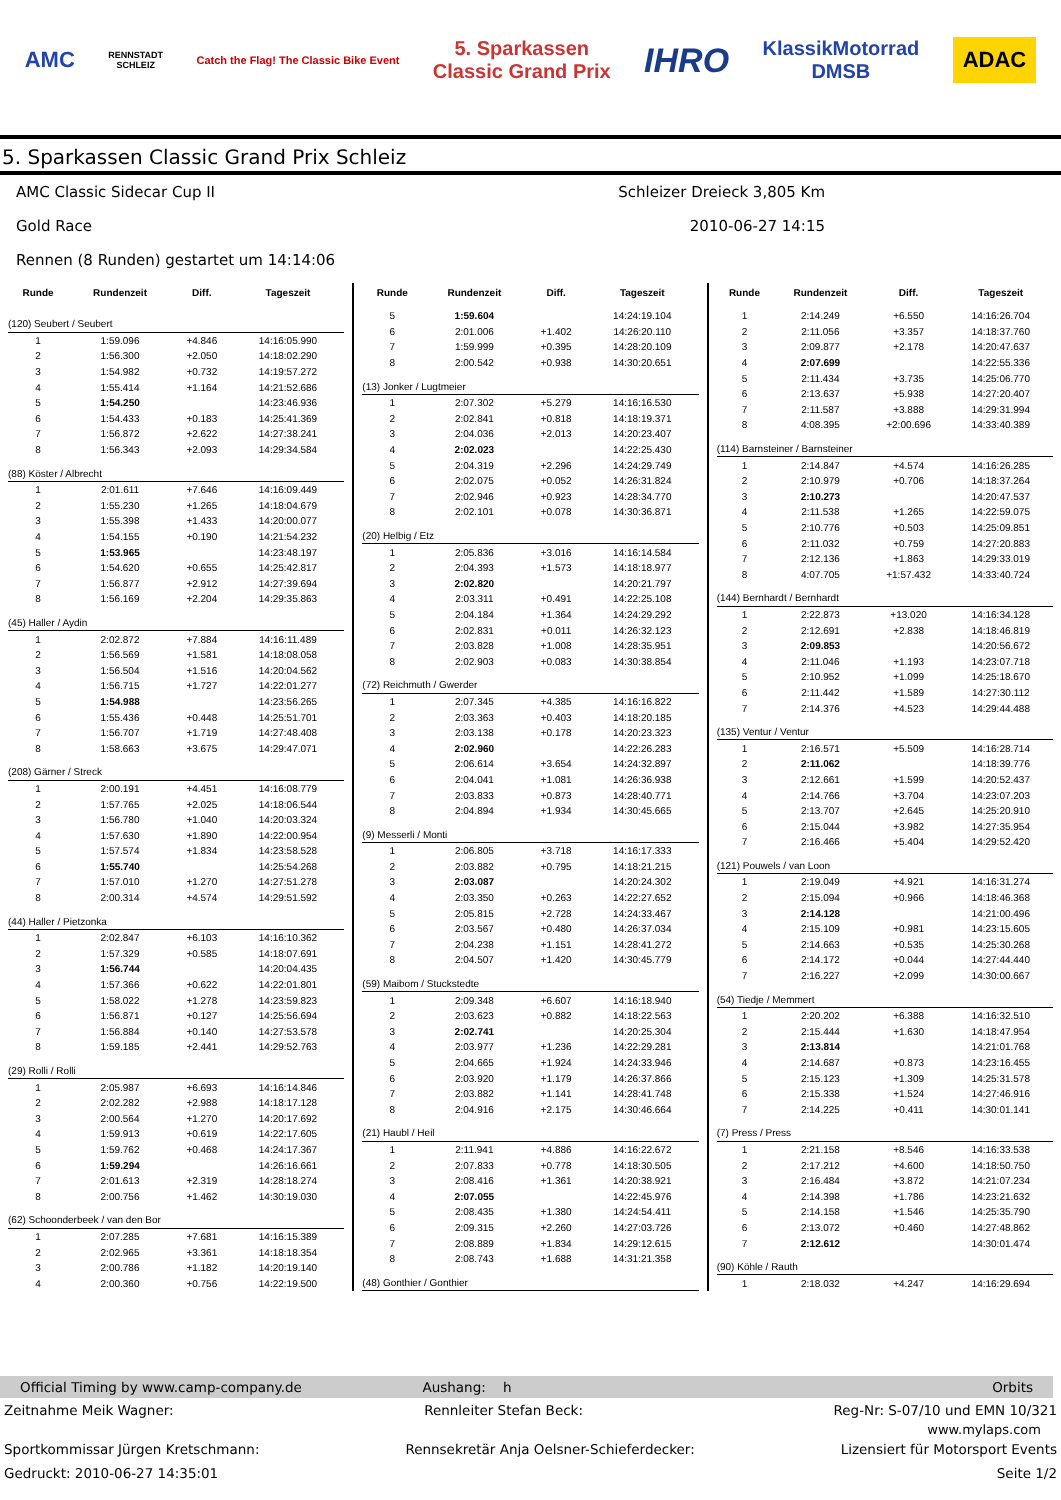AMC
RENNSTADT
SCHLEIZ
Catch the Flag! The Classic Bike Event
5. Sparkassen
Classic Grand Prix
IHRO
KlassikMotorrad
DMSB
ADAC
5. Sparkassen Classic Grand Prix Schleiz
AMC Classic Sidecar Cup II Schleizer Dreieck 3,805 Km
Gold Race 2010-06-27 14:15
Rennen (8 Runden) gestartet um 14:14:06
| Runde | Rundenzeit | Diff. | Tageszeit |
| --- | --- | --- | --- |
| (120) Seubert / Seubert | | | |
| 1 | 1:59.096 | +4.846 | 14:16:05.990 |
| 2 | 1:56.300 | +2.050 | 14:18:02.290 |
| 3 | 1:54.982 | +0.732 | 14:19:57.272 |
| 4 | 1:55.414 | +1.164 | 14:21:52.686 |
| 5 | 1:54.250 | | 14:23:46.936 |
| 6 | 1:54.433 | +0.183 | 14:25:41.369 |
| 7 | 1:56.872 | +2.622 | 14:27:38.241 |
| 8 | 1:56.343 | +2.093 | 14:29:34.584 |
| (88) Köster / Albrecht | | | |
| 1 | 2:01.611 | +7.646 | 14:16:09.449 |
| 2 | 1:55.230 | +1.265 | 14:18:04.679 |
| 3 | 1:55.398 | +1.433 | 14:20:00.077 |
| 4 | 1:54.155 | +0.190 | 14:21:54.232 |
| 5 | 1:53.965 | | 14:23:48.197 |
| 6 | 1:54.620 | +0.655 | 14:25:42.817 |
| 7 | 1:56.877 | +2.912 | 14:27:39.694 |
| 8 | 1:56.169 | +2.204 | 14:29:35.863 |
| (45) Haller / Aydin | | | |
| 1 | 2:02.872 | +7.884 | 14:16:11.489 |
| 2 | 1:56.569 | +1.581 | 14:18:08.058 |
| 3 | 1:56.504 | +1.516 | 14:20:04.562 |
| 4 | 1:56.715 | +1.727 | 14:22:01.277 |
| 5 | 1:54.988 | | 14:23:56.265 |
| 6 | 1:55.436 | +0.448 | 14:25:51.701 |
| 7 | 1:56.707 | +1.719 | 14:27:48.408 |
| 8 | 1:58.663 | +3.675 | 14:29:47.071 |
| (208) Gärner / Streck | | | |
| 1 | 2:00.191 | +4.451 | 14:16:08.779 |
| 2 | 1:57.765 | +2.025 | 14:18:06.544 |
| 3 | 1:56.780 | +1.040 | 14:20:03.324 |
| 4 | 1:57.630 | +1.890 | 14:22:00.954 |
| 5 | 1:57.574 | +1.834 | 14:23:58.528 |
| 6 | 1:55.740 | | 14:25:54.268 |
| 7 | 1:57.010 | +1.270 | 14:27:51.278 |
| 8 | 2:00.314 | +4.574 | 14:29:51.592 |
| (44) Haller / Pietzonka | | | |
| 1 | 2:02.847 | +6.103 | 14:16:10.362 |
| 2 | 1:57.329 | +0.585 | 14:18:07.691 |
| 3 | 1:56.744 | | 14:20:04.435 |
| 4 | 1:57.366 | +0.622 | 14:22:01.801 |
| 5 | 1:58.022 | +1.278 | 14:23:59.823 |
| 6 | 1:56.871 | +0.127 | 14:25:56.694 |
| 7 | 1:56.884 | +0.140 | 14:27:53.578 |
| 8 | 1:59.185 | +2.441 | 14:29:52.763 |
| (29) Rolli / Rolli | | | |
| 1 | 2:05.987 | +6.693 | 14:16:14.846 |
| 2 | 2:02.282 | +2.988 | 14:18:17.128 |
| 3 | 2:00.564 | +1.270 | 14:20:17.692 |
| 4 | 1:59.913 | +0.619 | 14:22:17.605 |
| 5 | 1:59.762 | +0.468 | 14:24:17.367 |
| 6 | 1:59.294 | | 14:26:16.661 |
| 7 | 2:01.613 | +2.319 | 14:28:18.274 |
| 8 | 2:00.756 | +1.462 | 14:30:19.030 |
| (62) Schoonderbeek / van den Bor | | | |
| 1 | 2:07.285 | +7.681 | 14:16:15.389 |
| 2 | 2:02.965 | +3.361 | 14:18:18.354 |
| 3 | 2:00.786 | +1.182 | 14:20:19.140 |
| 4 | 2:00.360 | +0.756 | 14:22:19.500 |
| Runde | Rundenzeit | Diff. | Tageszeit |
| --- | --- | --- | --- |
| 5 | 1:59.604 | | 14:24:19.104 |
| 6 | 2:01.006 | +1.402 | 14:26:20.110 |
| 7 | 1:59.999 | +0.395 | 14:28:20.109 |
| 8 | 2:00.542 | +0.938 | 14:30:20.651 |
| (13) Jonker / Lugtmeier | | | |
| 1 | 2:07.302 | +5.279 | 14:16:16.530 |
| 2 | 2:02.841 | +0.818 | 14:18:19.371 |
| 3 | 2:04.036 | +2.013 | 14:20:23.407 |
| 4 | 2:02.023 | | 14:22:25.430 |
| 5 | 2:04.319 | +2.296 | 14:24:29.749 |
| 6 | 2:02.075 | +0.052 | 14:26:31.824 |
| 7 | 2:02.946 | +0.923 | 14:28:34.770 |
| 8 | 2:02.101 | +0.078 | 14:30:36.871 |
| (20) Helbig / Etz | | | |
| 1 | 2:05.836 | +3.016 | 14:16:14.584 |
| 2 | 2:04.393 | +1.573 | 14:18:18.977 |
| 3 | 2:02.820 | | 14:20:21.797 |
| 4 | 2:03.311 | +0.491 | 14:22:25.108 |
| 5 | 2:04.184 | +1.364 | 14:24:29.292 |
| 6 | 2:02.831 | +0.011 | 14:26:32.123 |
| 7 | 2:03.828 | +1.008 | 14:28:35.951 |
| 8 | 2:02.903 | +0.083 | 14:30:38.854 |
| (72) Reichmuth / Gwerder | | | |
| 1 | 2:07.345 | +4.385 | 14:16:16.822 |
| 2 | 2:03.363 | +0.403 | 14:18:20.185 |
| 3 | 2:03.138 | +0.178 | 14:20:23.323 |
| 4 | 2:02.960 | | 14:22:26.283 |
| 5 | 2:06.614 | +3.654 | 14:24:32.897 |
| 6 | 2:04.041 | +1.081 | 14:26:36.938 |
| 7 | 2:03.833 | +0.873 | 14:28:40.771 |
| 8 | 2:04.894 | +1.934 | 14:30:45.665 |
| (9) Messerli / Monti | | | |
| 1 | 2:06.805 | +3.718 | 14:16:17.333 |
| 2 | 2:03.882 | +0.795 | 14:18:21.215 |
| 3 | 2:03.087 | | 14:20:24.302 |
| 4 | 2:03.350 | +0.263 | 14:22:27.652 |
| 5 | 2:05.815 | +2.728 | 14:24:33.467 |
| 6 | 2:03.567 | +0.480 | 14:26:37.034 |
| 7 | 2:04.238 | +1.151 | 14:28:41.272 |
| 8 | 2:04.507 | +1.420 | 14:30:45.779 |
| (59) Maibom / Stuckstedte | | | |
| 1 | 2:09.348 | +6.607 | 14:16:18.940 |
| 2 | 2:03.623 | +0.882 | 14:18:22.563 |
| 3 | 2:02.741 | | 14:20:25.304 |
| 4 | 2:03.977 | +1.236 | 14:22:29.281 |
| 5 | 2:04.665 | +1.924 | 14:24:33.946 |
| 6 | 2:03.920 | +1.179 | 14:26:37.866 |
| 7 | 2:03.882 | +1.141 | 14:28:41.748 |
| 8 | 2:04.916 | +2.175 | 14:30:46.664 |
| (21) Haubl / Heil | | | |
| 1 | 2:11.941 | +4.886 | 14:16:22.672 |
| 2 | 2:07.833 | +0.778 | 14:18:30.505 |
| 3 | 2:08.416 | +1.361 | 14:20:38.921 |
| 4 | 2:07.055 | | 14:22:45.976 |
| 5 | 2:08.435 | +1.380 | 14:24:54.411 |
| 6 | 2:09.315 | +2.260 | 14:27:03.726 |
| 7 | 2:08.889 | +1.834 | 14:29:12.615 |
| 8 | 2:08.743 | +1.688 | 14:31:21.358 |
| (48) Gonthier / Gonthier | | | |
| Runde | Rundenzeit | Diff. | Tageszeit |
| --- | --- | --- | --- |
| 1 | 2:14.249 | +6.550 | 14:16:26.704 |
| 2 | 2:11.056 | +3.357 | 14:18:37.760 |
| 3 | 2:09.877 | +2.178 | 14:20:47.637 |
| 4 | 2:07.699 | | 14:22:55.336 |
| 5 | 2:11.434 | +3.735 | 14:25:06.770 |
| 6 | 2:13.637 | +5.938 | 14:27:20.407 |
| 7 | 2:11.587 | +3.888 | 14:29:31.994 |
| 8 | 4:08.395 | +2:00.696 | 14:33:40.389 |
| (114) Barnsteiner / Barnsteiner | | | |
| 1 | 2:14.847 | +4.574 | 14:16:26.285 |
| 2 | 2:10.979 | +0.706 | 14:18:37.264 |
| 3 | 2:10.273 | | 14:20:47.537 |
| 4 | 2:11.538 | +1.265 | 14:22:59.075 |
| 5 | 2:10.776 | +0.503 | 14:25:09.851 |
| 6 | 2:11.032 | +0.759 | 14:27:20.883 |
| 7 | 2:12.136 | +1.863 | 14:29:33.019 |
| 8 | 4:07.705 | +1:57.432 | 14:33:40.724 |
| (144) Bernhardt / Bernhardt | | | |
| 1 | 2:22.873 | +13.020 | 14:16:34.128 |
| 2 | 2:12.691 | +2.838 | 14:18:46.819 |
| 3 | 2:09.853 | | 14:20:56.672 |
| 4 | 2:11.046 | +1.193 | 14:23:07.718 |
| 5 | 2:10.952 | +1.099 | 14:25:18.670 |
| 6 | 2:11.442 | +1.589 | 14:27:30.112 |
| 7 | 2:14.376 | +4.523 | 14:29:44.488 |
| (135) Ventur / Ventur | | | |
| 1 | 2:16.571 | +5.509 | 14:16:28.714 |
| 2 | 2:11.062 | | 14:18:39.776 |
| 3 | 2:12.661 | +1.599 | 14:20:52.437 |
| 4 | 2:14.766 | +3.704 | 14:23:07.203 |
| 5 | 2:13.707 | +2.645 | 14:25:20.910 |
| 6 | 2:15.044 | +3.982 | 14:27:35.954 |
| 7 | 2:16.466 | +5.404 | 14:29:52.420 |
| (121) Pouwels / van Loon | | | |
| 1 | 2:19.049 | +4.921 | 14:16:31.274 |
| 2 | 2:15.094 | +0.966 | 14:18:46.368 |
| 3 | 2:14.128 | | 14:21:00.496 |
| 4 | 2:15.109 | +0.981 | 14:23:15.605 |
| 5 | 2:14.663 | +0.535 | 14:25:30.268 |
| 6 | 2:14.172 | +0.044 | 14:27:44.440 |
| 7 | 2:16.227 | +2.099 | 14:30:00.667 |
| (54) Tiedje / Memmert | | | |
| 1 | 2:20.202 | +6.388 | 14:16:32.510 |
| 2 | 2:15.444 | +1.630 | 14:18:47.954 |
| 3 | 2:13.814 | | 14:21:01.768 |
| 4 | 2:14.687 | +0.873 | 14:23:16.455 |
| 5 | 2:15.123 | +1.309 | 14:25:31.578 |
| 6 | 2:15.338 | +1.524 | 14:27:46.916 |
| 7 | 2:14.225 | +0.411 | 14:30:01.141 |
| (7) Press / Press | | | |
| 1 | 2:21.158 | +8.546 | 14:16:33.538 |
| 2 | 2:17.212 | +4.600 | 14:18:50.750 |
| 3 | 2:16.484 | +3.872 | 14:21:07.234 |
| 4 | 2:14.398 | +1.786 | 14:23:21.632 |
| 5 | 2:14.158 | +1.546 | 14:25:35.790 |
| 6 | 2:13.072 | +0.460 | 14:27:48.862 |
| 7 | 2:12.612 | | 14:30:01.474 |
| (90) Köhle / Rauth | | | |
| 1 | 2:18.032 | +4.247 | 14:16:29.694 |
Official Timing by www.camp-company.de Aushang: h Orbits
Zeitnahme Meik Wagner: Rennleiter Stefan Beck: Reg-Nr: S-07/10 und EMN 10/321
www.mylaps.com
Sportkommissar Jürgen Kretschmann: Rennsekretär Anja Oelsner-Schieferdecker: Lizensiert für Motorsport Events
Gedruckt: 2010-06-27 14:35:01 Seite 1/2